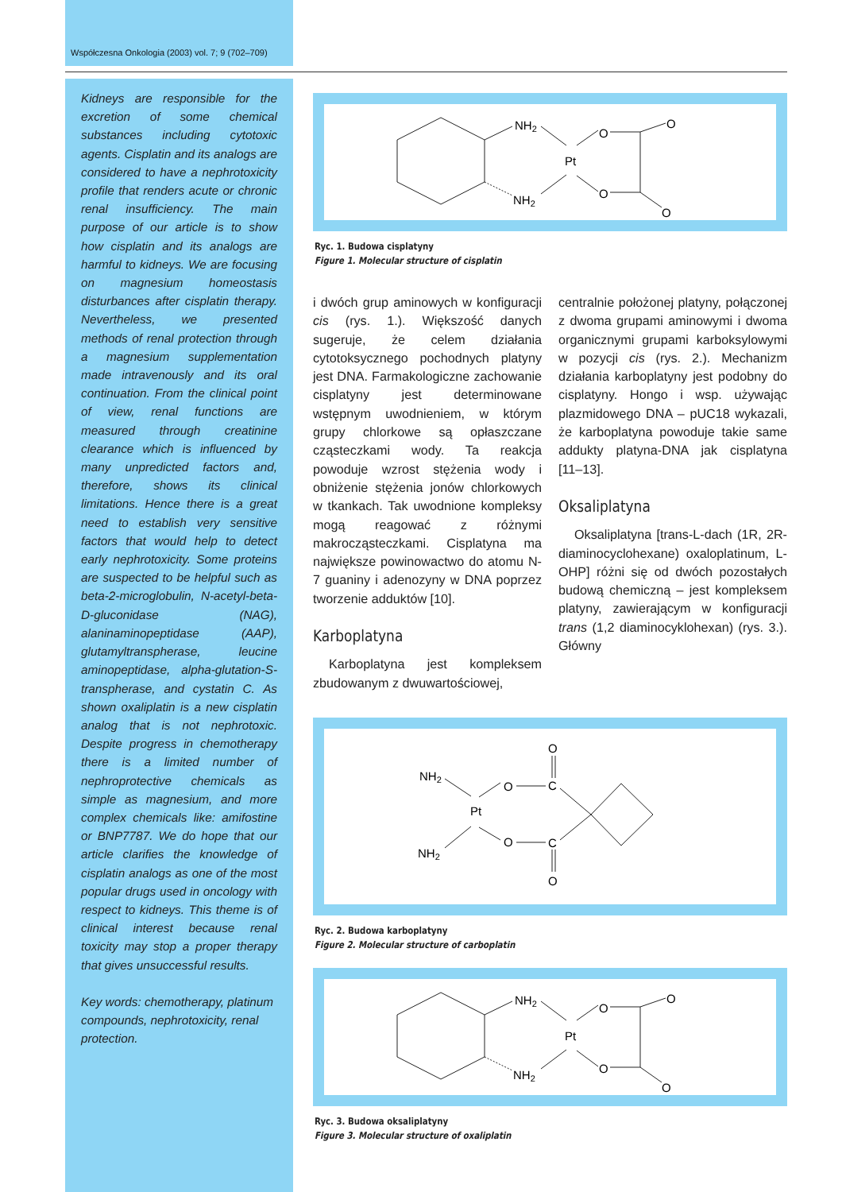Współczesna Onkologia (2003) vol. 7; 9 (702–709)
Kidneys are responsible for the excretion of some chemical substances including cytotoxic agents. Cisplatin and its analogs are considered to have a nephrotoxicity profile that renders acute or chronic renal insufficiency. The main purpose of our article is to show how cisplatin and its analogs are harmful to kidneys. We are focusing on magnesium homeostasis disturbances after cisplatin therapy. Nevertheless, we presented methods of renal protection through a magnesium supplementation made intravenously and its oral continuation. From the clinical point of view, renal functions are measured through creatinine clearance which is influenced by many unpredicted factors and, therefore, shows its clinical limitations. Hence there is a great need to establish very sensitive factors that would help to detect early nephrotoxicity. Some proteins are suspected to be helpful such as beta-2-microglobulin, N-acetyl-beta-D-gluconidase (NAG), alaninaminopeptidase (AAP), glutamyltranspherase, leucine aminopeptidase, alpha-glutation-S-transpherase, and cystatin C. As shown oxaliplatin is a new cisplatin analog that is not nephrotoxic. Despite progress in chemotherapy there is a limited number of nephroprotective chemicals as simple as magnesium, and more complex chemicals like: amifostine or BNP7787. We do hope that our article clarifies the knowledge of cisplatin analogs as one of the most popular drugs used in oncology with respect to kidneys. This theme is of clinical interest because renal toxicity may stop a proper therapy that gives unsuccessful results.
Key words: chemotherapy, platinum compounds, nephrotoxicity, renal protection.
NH2
NH2
Pt
O
O
O
O
Ryc. 1. Budowa cisplatyny
Figure 1. Molecular structure of cisplatin
i dwóch grup aminowych w konfiguracji cis (rys. 1.). Większość danych sugeruje, że celem działania cytotoksycznego pochodnych platyny jest DNA. Farmakologiczne zachowanie cisplatyny jest determinowane wstępnym uwodnieniem, w którym grupy chlorkowe są opłaszczane cząsteczkami wody. Ta reakcja powoduje wzrost stężenia wody i obniżenie stężenia jonów chlorkowych w tkankach. Tak uwodnione kompleksy mogą reagować z różnymi makrocząsteczkami. Cisplatyna ma największe powinowactwo do atomu N-7 guaniny i adenozyny w DNA poprzez tworzenie adduktów [10].
Karboplatyna
Karboplatyna jest kompleksem zbudowanym z dwuwartościowej,
centralnie położonej platyny, połączonej z dwoma grupami aminowymi i dwoma organicznymi grupami karboksylowymi w pozycji cis (rys. 2.). Mechanizm działania karboplatyny jest podobny do cisplatyny. Hongo i wsp. używając plazmidowego DNA – pUC18 wykazali, że karboplatyna powoduje takie same addukty platyna-DNA jak cisplatyna [11–13].
Oksaliplatyna
Oksaliplatyna [trans-L-dach (1R, 2R-diaminocyclohexane) oxaloplatinum, L-OHP] różni się od dwóch pozostałych budową chemiczną – jest kompleksem platyny, zawierającym w konfiguracji trans (1,2 diaminocyklohexan) (rys. 3.). Główny
NH2
NH2
Pt
O
O
C
C
O
O
Ryc. 2. Budowa karboplatyny
Figure 2. Molecular structure of carboplatin
NH2
NH2
Pt
O
O
O
O
Ryc. 3. Budowa oksaliplatyny
Figure 3. Molecular structure of oxaliplatin